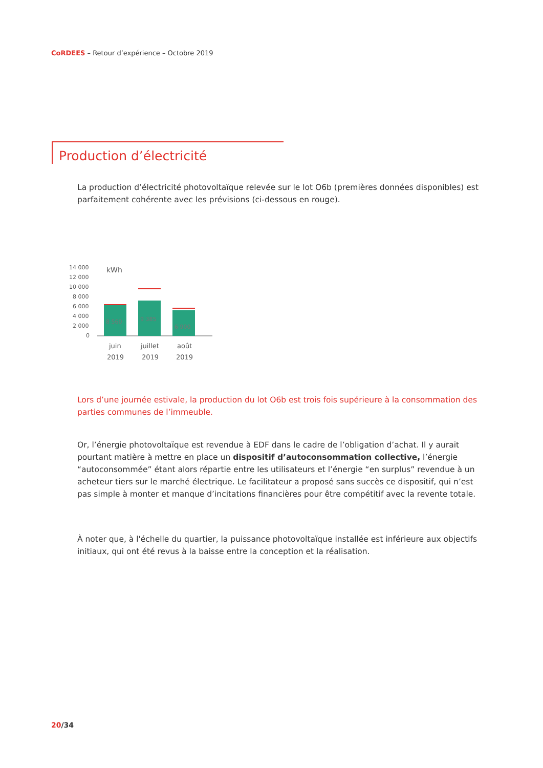CoRDEES – Retour d’expérience – Octobre 2019
Production d’électricité
La production d’électricité photovoltaïque relevée sur le lot O6b (premières données disponibles) est parfaitement cohérente avec les prévisions (ci-dessous en rouge).
14 000
12 000
10 000
8 000
6 000
4 000
2 000
0
kWh
8 560
9 385
6 900
juin
2019
juillet
2019
août
2019
Lors d’une journée estivale, la production du lot O6b est trois fois supérieure à la consommation des parties communes de l’immeuble.
Or, l’énergie photovoltaïque est revendue à EDF dans le cadre de l’obligation d’achat. Il y aurait pourtant matière à mettre en place un dispositif d’autoconsommation collective, l’énergie “autoconsommée” étant alors répartie entre les utilisateurs et l’énergie “en surplus” revendue à un acheteur tiers sur le marché électrique. Le facilitateur a proposé sans succès ce dispositif, qui n’est pas simple à monter et manque d’incitations financières pour être compétitif avec la revente totale.
À noter que, à l'échelle du quartier, la puissance photovoltaïque installée est inférieure aux objectifs initiaux, qui ont été revus à la baisse entre la conception et la réalisation.
20/34